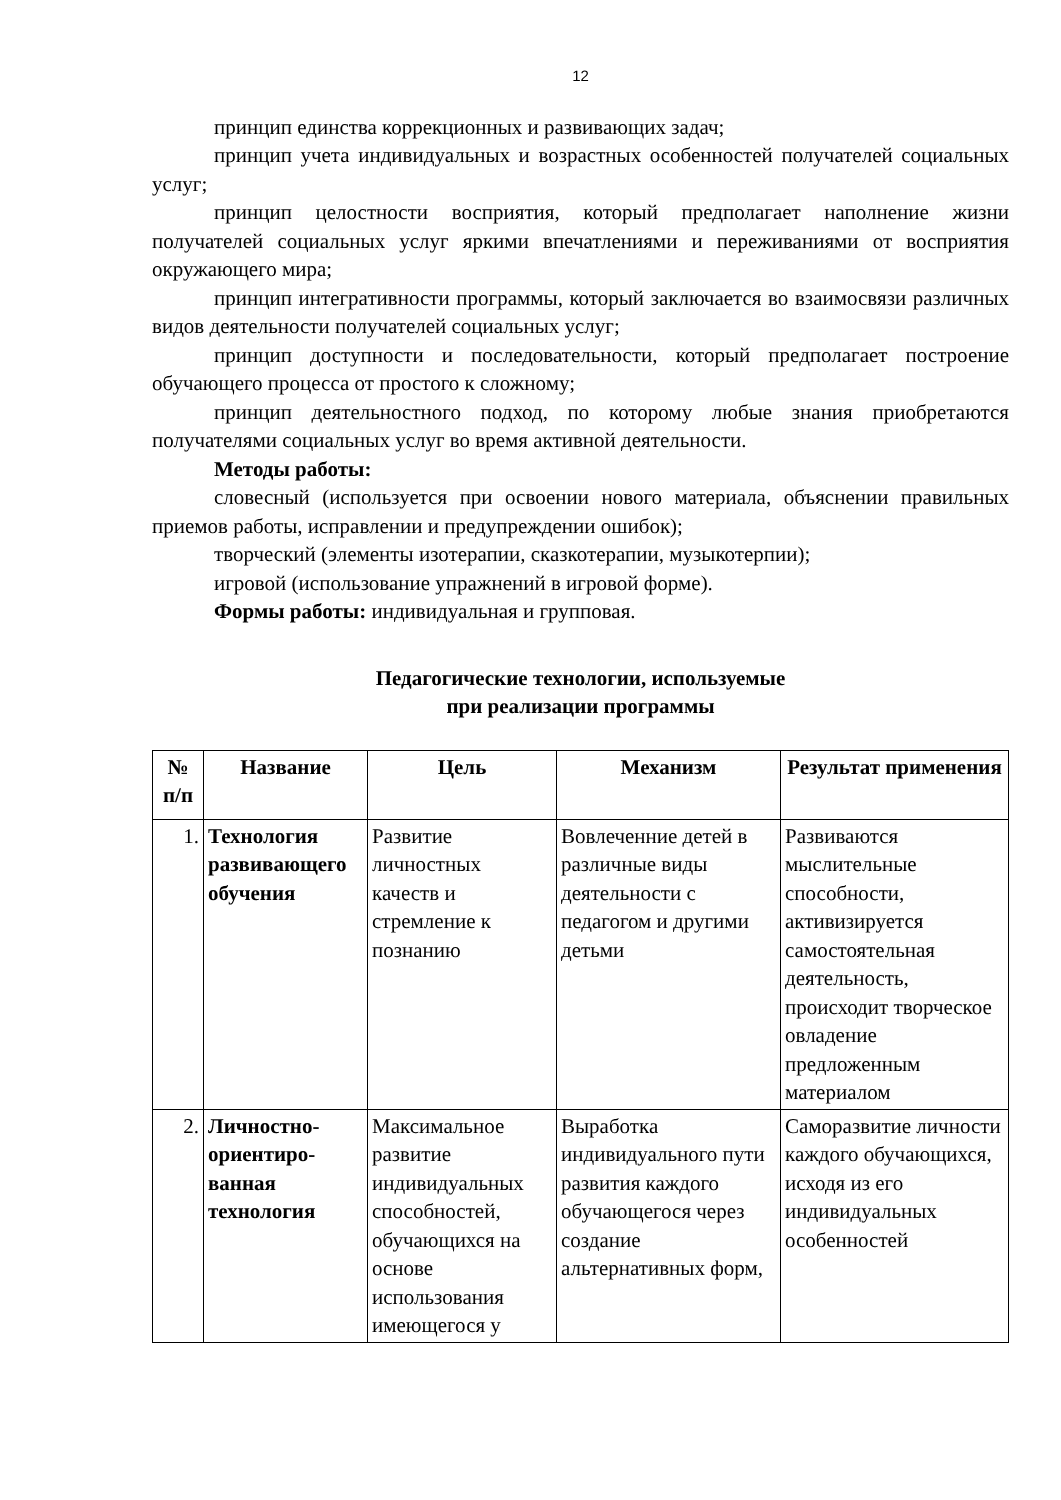12
принцип единства коррекционных и развивающих задач;
принцип учета индивидуальных и возрастных особенностей получателей социальных услуг;
принцип целостности восприятия, который предполагает наполнение жизни получателей социальных услуг яркими впечатлениями и переживаниями от восприятия окружающего мира;
принцип интегративности программы, который заключается во взаимосвязи различных видов деятельности получателей социальных услуг;
принцип доступности и последовательности, который предполагает построение обучающего процесса от простого к сложному;
принцип деятельностного подход, по которому любые знания приобретаются получателями социальных услуг во время активной деятельности.
Методы работы:
словесный (используется при освоении нового материала, объяснении правильных приемов работы, исправлении и предупреждении ошибок);
творческий (элементы изотерапии, сказкотерапии, музыкотерпии);
игровой (использование упражнений в игровой форме).
Формы работы: индивидуальная и групповая.
Педагогические технологии, используемые
при реализации программы
| № п/п | Название | Цель | Механизм | Результат применения |
| --- | --- | --- | --- | --- |
| 1. | Технология развивающего обучения | Развитие личностных качеств и стремление к познанию | Вовлеченние детей в различные виды деятельности с педагогом и другими детьми | Развиваются мыслительные способности, активизируется самостоятельная деятельность, происходит творческое овладение предложенным материалом |
| 2. | Личностно-ориентиро-ванная технология | Максимальное развитие индивидуальных способностей, обучающихся на основе использования имеющегося у | Выработка индивидуального пути развития каждого обучающегося через создание альтернативных форм, | Саморазвитие личности каждого обучающихся, исходя из его индивидуальных особенностей |